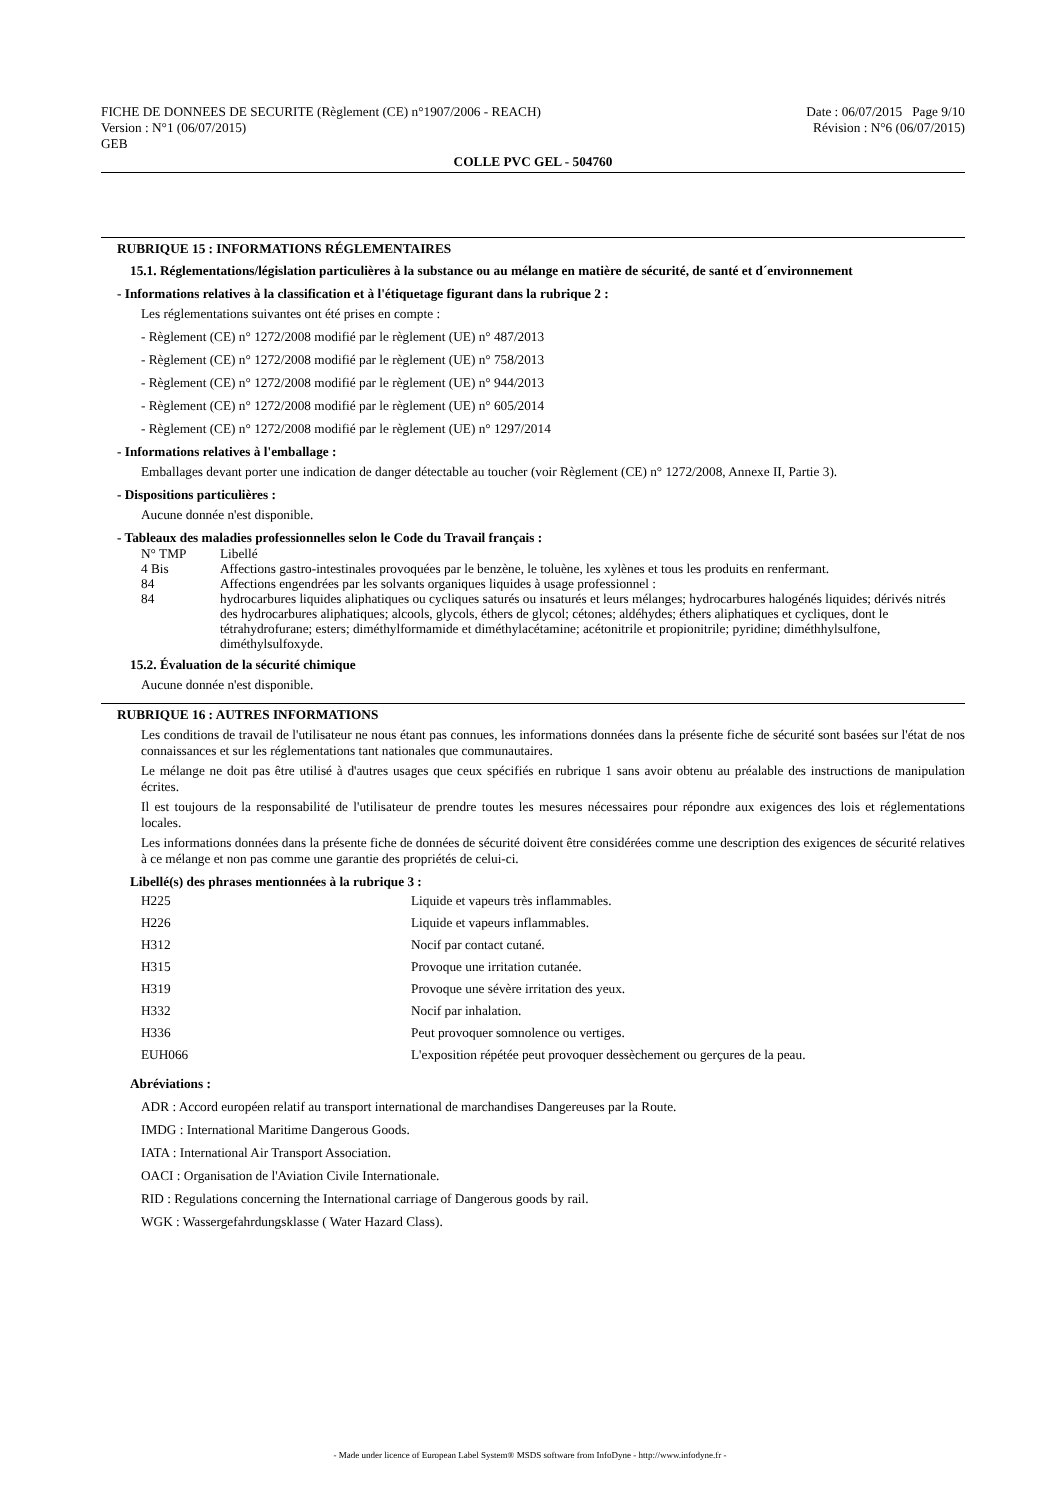FICHE DE DONNEES DE SECURITE (Règlement (CE) n°1907/2006 - REACH)
Version : N°1 (06/07/2015)
GEB
Date : 06/07/2015 Page 9/10
Révision : N°6 (06/07/2015)
COLLE PVC GEL - 504760
RUBRIQUE 15 : INFORMATIONS RÉGLEMENTAIRES
15.1. Réglementations/législation particulières à la substance ou au mélange en matière de sécurité, de santé et d´environnement
- Informations relatives à la classification et à l'étiquetage figurant dans la rubrique 2 :
Les réglementations suivantes ont été prises en compte :
- Règlement (CE) n° 1272/2008 modifié par le règlement (UE) n° 487/2013
- Règlement (CE) n° 1272/2008 modifié par le règlement (UE) n° 758/2013
- Règlement (CE) n° 1272/2008 modifié par le règlement (UE) n° 944/2013
- Règlement (CE) n° 1272/2008 modifié par le règlement (UE) n° 605/2014
- Règlement (CE) n° 1272/2008 modifié par le règlement (UE) n° 1297/2014
- Informations relatives à l'emballage :
Emballages devant porter une indication de danger détectable au toucher (voir Règlement (CE) n° 1272/2008, Annexe II, Partie 3).
- Dispositions particulières :
Aucune donnée n'est disponible.
- Tableaux des maladies professionnelles selon le Code du Travail français :
| N° TMP | Libellé |
| 4 Bis | Affections gastro-intestinales provoquées par le benzène, le toluène, les xylènes et tous les produits en renfermant. |
| 84 | Affections engendrées par les solvants organiques liquides à usage professionnel : |
| 84 | hydrocarbures liquides aliphatiques ou cycliques saturés ou insaturés et leurs mélanges; hydrocarbures halogénés liquides; dérivés nitrés des hydrocarbures aliphatiques; alcools, glycols, éthers de glycol; cétones; aldéhydes; éthers aliphatiques et cycliques, dont le tétrahydrofurane; esters; diméthylformamide et diméthylacétamine; acétonitrile et propionitrile; pyridine; diméthhylsulfone, diméthylsulfoxyde. |
15.2. Évaluation de la sécurité chimique
Aucune donnée n'est disponible.
RUBRIQUE 16 : AUTRES INFORMATIONS
Les conditions de travail de l'utilisateur ne nous étant pas connues, les informations données dans la présente fiche de sécurité sont basées sur l'état de nos connaissances et sur les réglementations tant nationales que communautaires.
Le mélange ne doit pas être utilisé à d'autres usages que ceux spécifiés en rubrique 1 sans avoir obtenu au préalable des instructions de manipulation écrites.
Il est toujours de la responsabilité de l'utilisateur de prendre toutes les mesures nécessaires pour répondre aux exigences des lois et réglementations locales.
Les informations données dans la présente fiche de données de sécurité doivent être considérées comme une description des exigences de sécurité relatives à ce mélange et non pas comme une garantie des propriétés de celui-ci.
Libellé(s) des phrases mentionnées à la rubrique 3 :
| H225 | Liquide et vapeurs très inflammables. |
| H226 | Liquide et vapeurs inflammables. |
| H312 | Nocif par contact cutané. |
| H315 | Provoque une irritation cutanée. |
| H319 | Provoque une sévère irritation des yeux. |
| H332 | Nocif par inhalation. |
| H336 | Peut provoquer somnolence ou vertiges. |
| EUH066 | L'exposition répétée peut provoquer dessèchement ou gerçures de la peau. |
Abréviations :
ADR : Accord européen relatif au transport international de marchandises Dangereuses par la Route.
IMDG : International Maritime Dangerous Goods.
IATA : International Air Transport Association.
OACI : Organisation de l'Aviation Civile Internationale.
RID : Regulations concerning the International carriage of Dangerous goods by rail.
WGK : Wassergefahrdungsklasse ( Water Hazard Class).
- Made under licence of European Label System® MSDS software from InfoDyne - http://www.infodyne.fr -